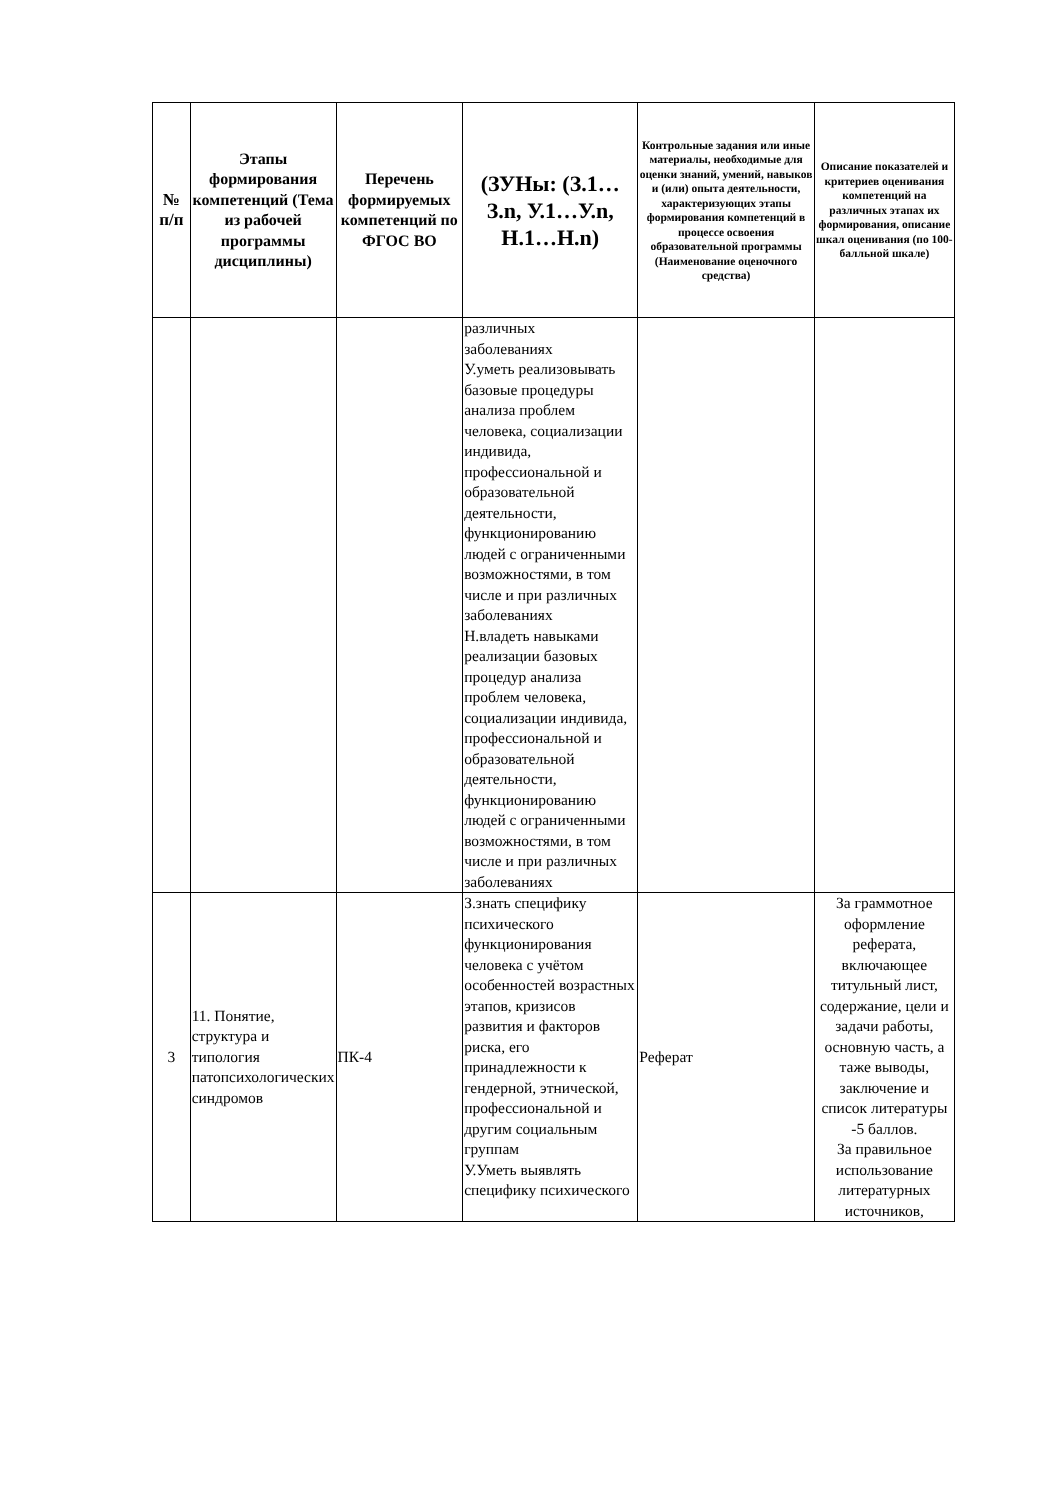| № п/п | Этапы формирования компетенций (Тема из рабочей программы дисциплины) | Перечень формируемых компетенций по ФГОС ВО | (ЗУНы: (З.1…З.n, У.1…У.n, Н.1…Н.n) | Контрольные задания или иные материалы, необходимые для оценки знаний, умений, навыков и (или) опыта деятельности, характеризующих этапы формирования компетенций в процессе освоения образовательной программы (Наименование оценочного средства) | Описание показателей и критериев оценивания компетенций на различных этапах их формирования, описание шкал оценивания (по 100-балльной шкале) |
| --- | --- | --- | --- | --- | --- |
| | | | различных заболеваниях У.уметь реализовывать базовые процедуры анализа проблем человека, социализации индивида, профессиональной и образовательной деятельности, функционированию людей с ограниченными возможностями, в том числе и при различных заболеваниях Н.владеть навыками реализации базовых процедур анализа проблем человека, социализации индивида, профессиональной и образовательной деятельности, функционированию людей с ограниченными возможностями, в том числе и при различных заболеваниях | | |
| 3 | 11. Понятие, структура и типология патопсихологических синдромов | ПК-4 | З.знать специфику психического функционирования человека с учётом особенностей возрастных этапов, кризисов развития и факторов риска, его принадлежности к гендерной, этнической, профессиональной и другим социальным группам У.Уметь выявлять специфику психического | Реферат | За граммотное оформление реферата, включающее титульный лист, содержание, цели и задачи работы, основную часть, а таже выводы, заключение и список литературы -5 баллов. За правильное использование литературных источников, |